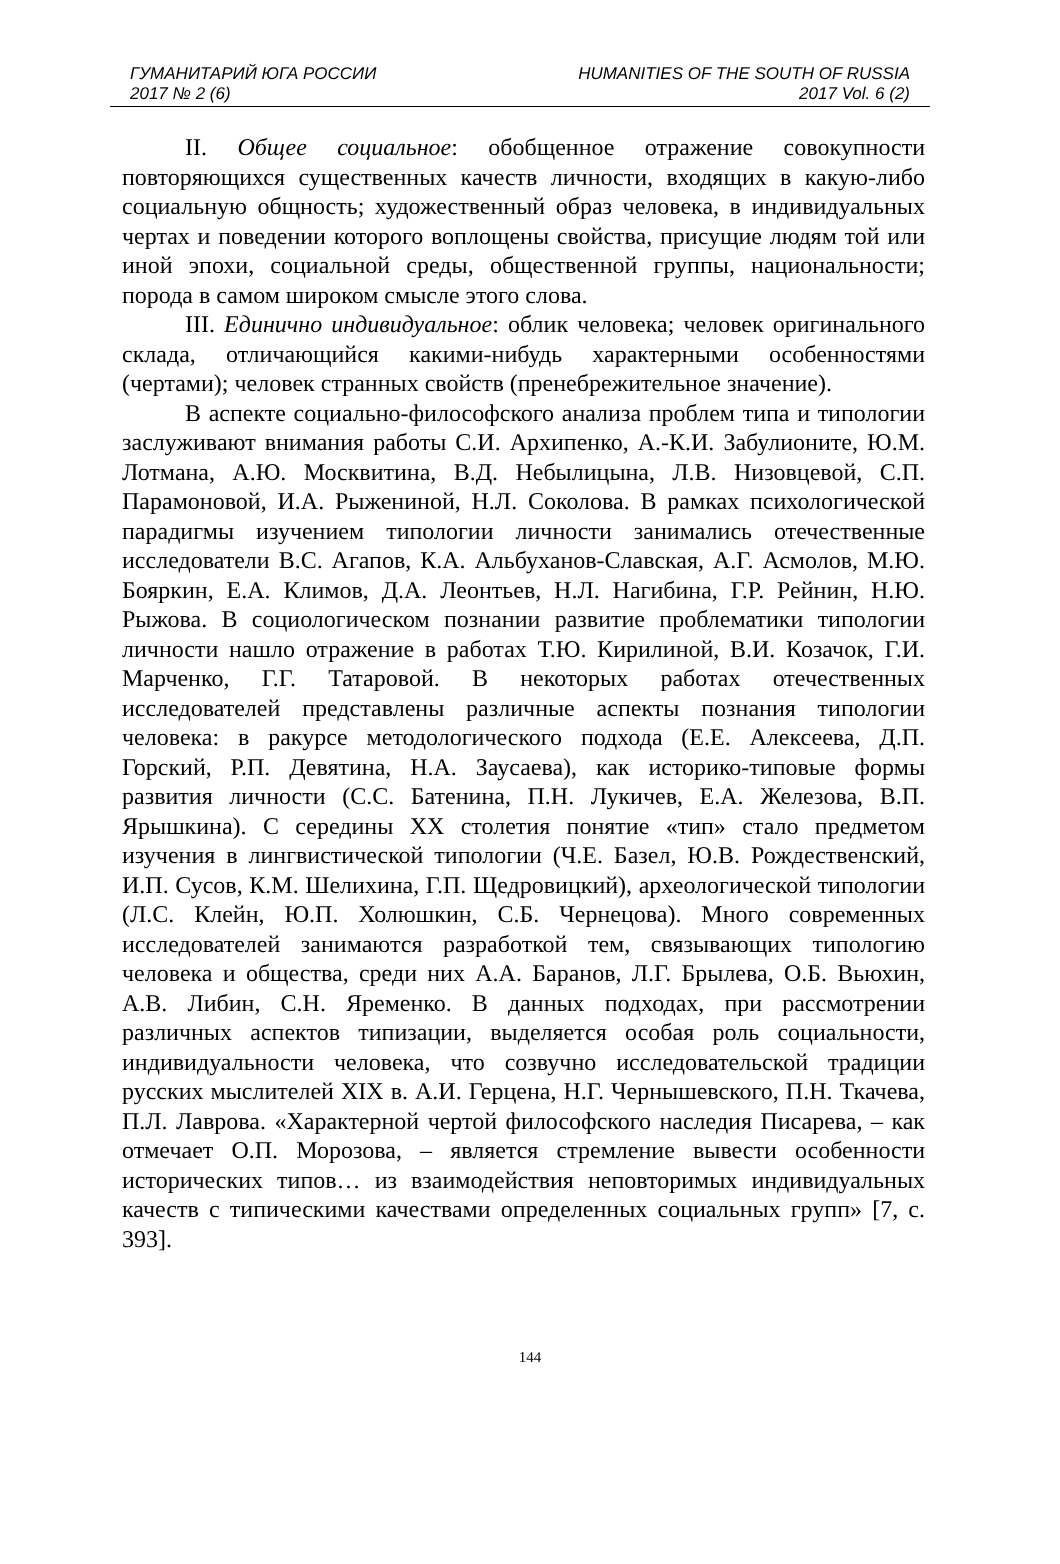ГУМАНИТАРИЙ ЮГА РОССИИ HUMANITIES OF THE SOUTH OF RUSSIA
2017 № 2 (6) 2017 Vol. 6 (2)
II. Общее социальное: обобщенное отражение совокупности повторяющихся существенных качеств личности, входящих в какую-либо социальную общность; художественный образ человека, в индивидуальных чертах и поведении которого воплощены свойства, присущие людям той или иной эпохи, социальной среды, общественной группы, национальности; порода в самом широком смысле этого слова.
III. Единично индивидуальное: облик человека; человек оригинального склада, отличающийся какими-нибудь характерными особенностями (чертами); человек странных свойств (пренебрежительное значение).
В аспекте социально-философского анализа проблем типа и типологии заслуживают внимания работы С.И. Архипенко, А.-К.И. Забулионите, Ю.М. Лотмана, А.Ю. Москвитина, В.Д. Небылицына, Л.В. Низовцевой, С.П. Парамоновой, И.А. Рыжениной, Н.Л. Соколова. В рамках психологической парадигмы изучением типологии личности занимались отечественные исследователи В.С. Агапов, К.А. Альбуханов-Славская, А.Г. Асмолов, М.Ю. Бояркин, Е.А. Климов, Д.А. Леонтьев, Н.Л. Нагибина, Г.Р. Рейнин, Н.Ю. Рыжова. В социологическом познании развитие проблематики типологии личности нашло отражение в работах Т.Ю. Кирилиной, В.И. Козачок, Г.И. Марченко, Г.Г. Татаровой. В некоторых работах отечественных исследователей представлены различные аспекты познания типологии человека: в ракурсе методологического подхода (Е.Е. Алексеева, Д.П. Горский, Р.П. Девятина, Н.А. Заусаева), как историко-типовые формы развития личности (С.С. Батенина, П.Н. Лукичев, Е.А. Железова, В.П. Ярышкина). С середины XX столетия понятие «тип» стало предметом изучения в лингвистической типологии (Ч.Е. Базел, Ю.В. Рождественский, И.П. Сусов, К.М. Шелихина, Г.П. Щедровицкий), археологической типологии (Л.С. Клейн, Ю.П. Холюшкин, С.Б. Чернецова). Много современных исследователей занимаются разработкой тем, связывающих типологию человека и общества, среди них А.А. Баранов, Л.Г. Брылева, О.Б. Вьюхин, А.В. Либин, С.Н. Яременко. В данных подходах, при рассмотрении различных аспектов типизации, выделяется особая роль социальности, индивидуальности человека, что созвучно исследовательской традиции русских мыслителей XIX в. А.И. Герцена, Н.Г. Чернышевского, П.Н. Ткачева, П.Л. Лаврова. «Характерной чертой философского наследия Писарева, – как отмечает О.П. Морозова, – является стремление вывести особенности исторических типов… из взаимодействия неповторимых индивидуальных качеств с типическими качествами определенных социальных групп» [7, с. 393].
144